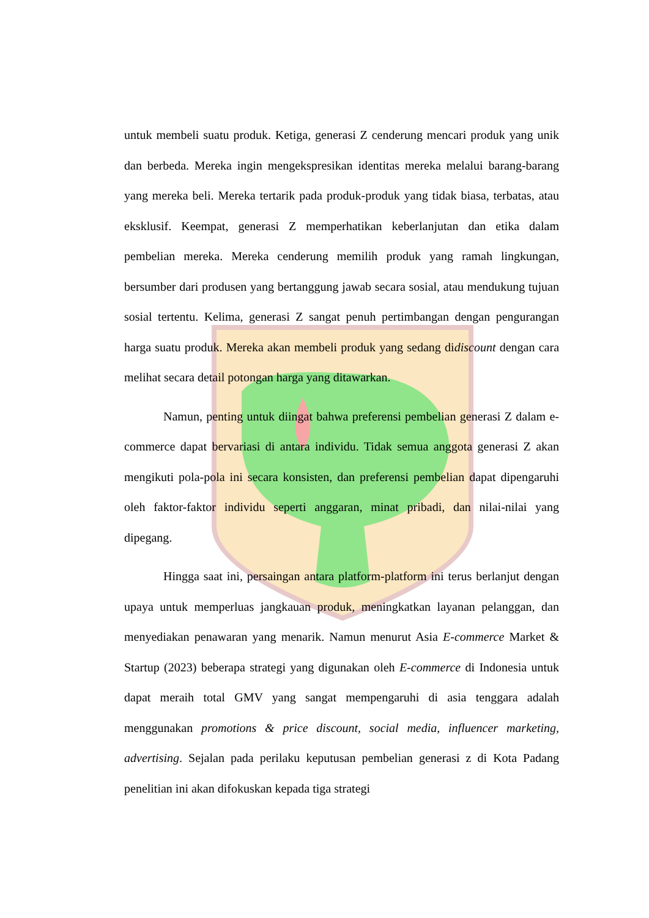untuk membeli suatu produk. Ketiga, generasi Z cenderung mencari produk yang unik dan berbeda. Mereka ingin mengekspresikan identitas mereka melalui barang-barang yang mereka beli. Mereka tertarik pada produk-produk yang tidak biasa, terbatas, atau eksklusif. Keempat, generasi Z memperhatikan keberlanjutan dan etika dalam pembelian mereka. Mereka cenderung memilih produk yang ramah lingkungan, bersumber dari produsen yang bertanggung jawab secara sosial, atau mendukung tujuan sosial tertentu. Kelima, generasi Z sangat penuh pertimbangan dengan pengurangan harga suatu produk. Mereka akan membeli produk yang sedang didiscount dengan cara melihat secara detail potongan harga yang ditawarkan.
Namun, penting untuk diingat bahwa preferensi pembelian generasi Z dalam e-commerce dapat bervariasi di antara individu. Tidak semua anggota generasi Z akan mengikuti pola-pola ini secara konsisten, dan preferensi pembelian dapat dipengaruhi oleh faktor-faktor individu seperti anggaran, minat pribadi, dan nilai-nilai yang dipegang.
Hingga saat ini, persaingan antara platform-platform ini terus berlanjut dengan upaya untuk memperluas jangkauan produk, meningkatkan layanan pelanggan, dan menyediakan penawaran yang menarik. Namun menurut Asia E-commerce Market & Startup (2023) beberapa strategi yang digunakan oleh E-commerce di Indonesia untuk dapat meraih total GMV yang sangat mempengaruhi di asia tenggara adalah menggunakan promotions & price discount, social media, influencer marketing, advertising. Sejalan pada perilaku keputusan pembelian generasi z di Kota Padang penelitian ini akan difokuskan kepada tiga strategi